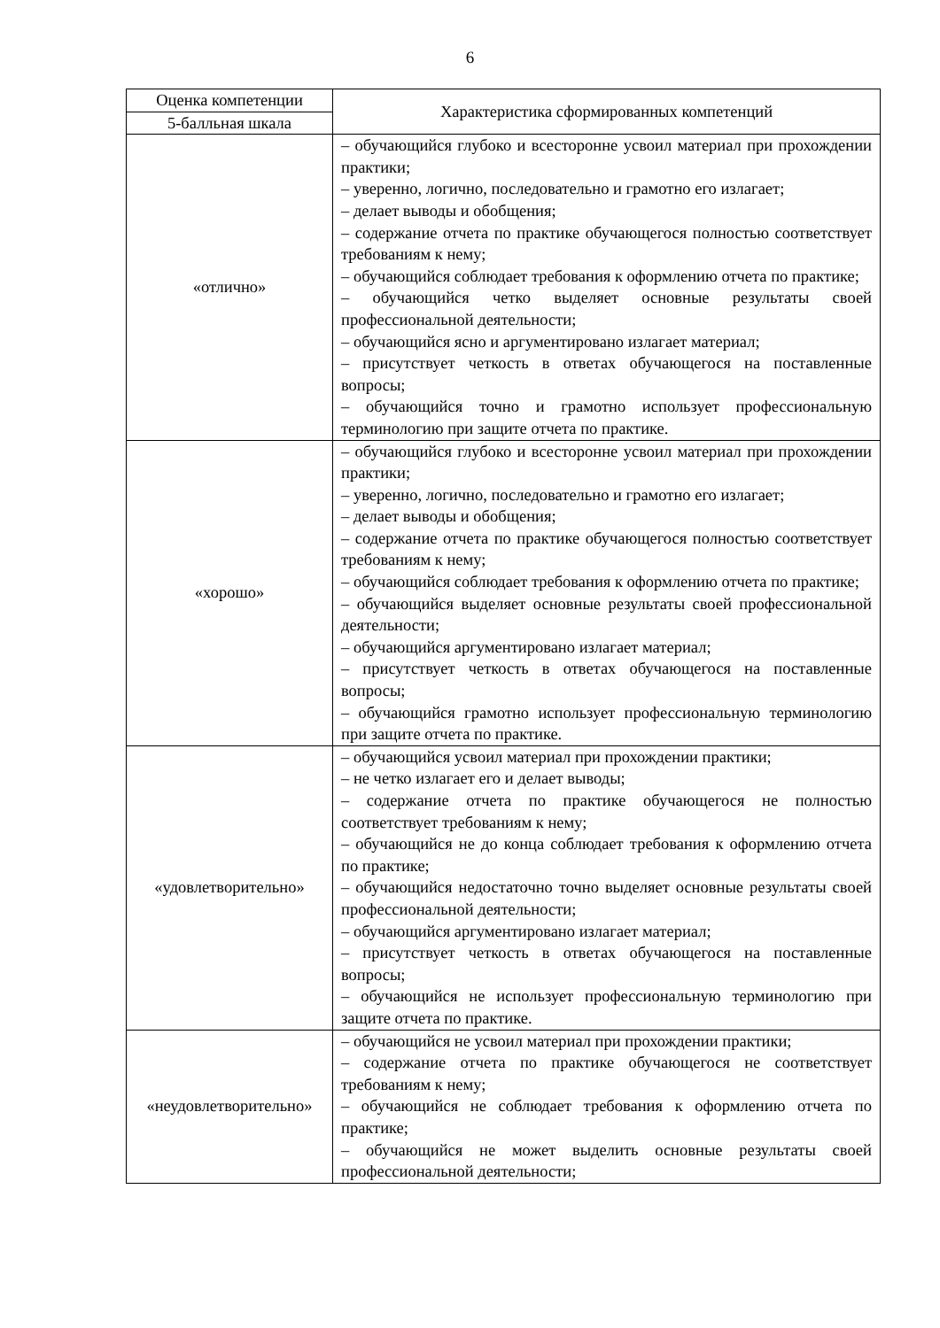6
| Оценка компетенции | Характеристика сформированных компетенций |
| --- | --- |
| 5-балльная шкала | |
| «отлично» | – обучающийся глубоко и всесторонне усвоил материал при прохождении практики; – уверенно, логично, последовательно и грамотно его излагает; – делает выводы и обобщения; – содержание отчета по практике обучающегося полностью соответствует требованиям к нему; – обучающийся соблюдает требования к оформлению отчета по практике; – обучающийся четко выделяет основные результаты своей профессиональной деятельности; – обучающийся ясно и аргументировано излагает материал; – присутствует четкость в ответах обучающегося на поставленные вопросы; – обучающийся точно и грамотно использует профессиональную терминологию при защите отчета по практике. |
| «хорошо» | – обучающийся глубоко и всесторонне усвоил материал при прохождении практики; – уверенно, логично, последовательно и грамотно его излагает; – делает выводы и обобщения; – содержание отчета по практике обучающегося полностью соответствует требованиям к нему; – обучающийся соблюдает требования к оформлению отчета по практике; – обучающийся выделяет основные результаты своей профессиональной деятельности; – обучающийся аргументировано излагает материал; – присутствует четкость в ответах обучающегося на поставленные вопросы; – обучающийся грамотно использует профессиональную терминологию при защите отчета по практике. |
| «удовлетворительно» | – обучающийся усвоил материал при прохождении практики; – не четко излагает его и делает выводы; – содержание отчета по практике обучающегося не полностью соответствует требованиям к нему; – обучающийся не до конца соблюдает требования к оформлению отчета по практике; – обучающийся недостаточно точно выделяет основные результаты своей профессиональной деятельности; – обучающийся аргументировано излагает материал; – присутствует четкость в ответах обучающегося на поставленные вопросы; – обучающийся не использует профессиональную терминологию при защите отчета по практике. |
| «неудовлетворительно» | – обучающийся не усвоил материал при прохождении практики; – содержание отчета по практике обучающегося не соответствует требованиям к нему; – обучающийся не соблюдает требования к оформлению отчета по практике; – обучающийся не может выделить основные результаты своей профессиональной деятельности; |